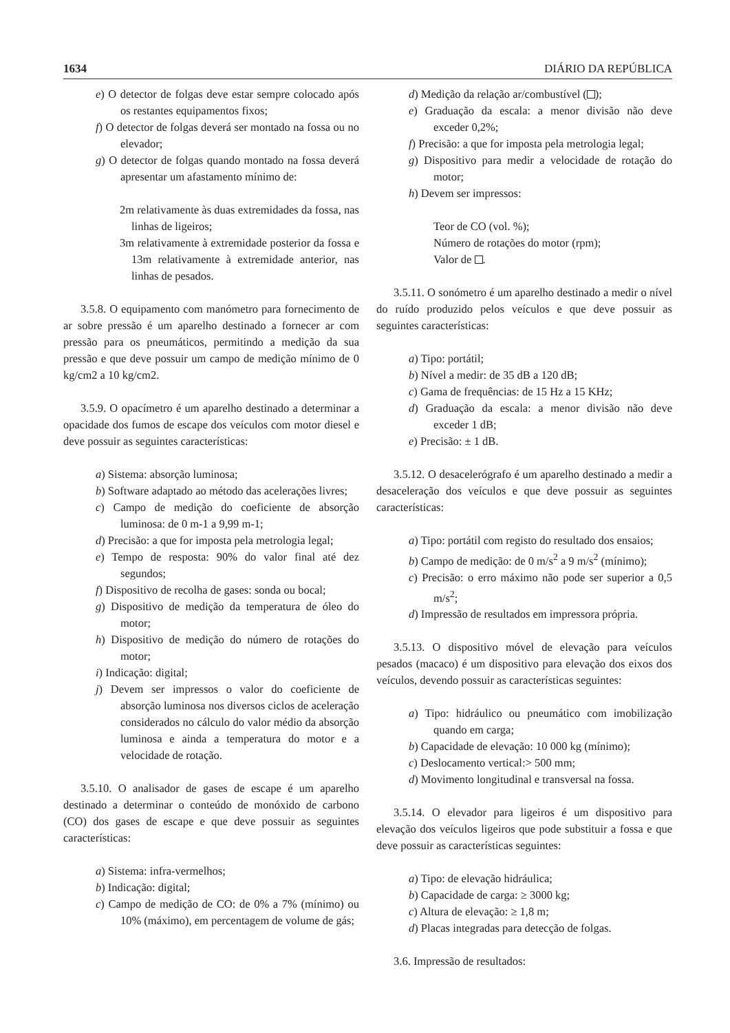1634 DIÁRIO DA REPÚBLICA
e) O detector de folgas deve estar sempre colocado após os restantes equipamentos fixos;
f) O detector de folgas deverá ser montado na fossa ou no elevador;
g) O detector de folgas quando montado na fossa deverá apresentar um afastamento mínimo de:
2m relativamente às duas extremidades da fossa, nas linhas de ligeiros;
3m relativamente à extremidade posterior da fossa e 13m relativamente à extremidade anterior, nas linhas de pesados.
3.5.8. O equipamento com manómetro para fornecimento de ar sobre pressão é um aparelho destinado a fornecer ar com pressão para os pneumáticos, permitindo a medição da sua pressão e que deve possuir um campo de medição mínimo de 0 kg/cm2 a 10 kg/cm2.
3.5.9. O opacímetro é um aparelho destinado a determinar a opacidade dos fumos de escape dos veículos com motor diesel e deve possuir as seguintes características:
a) Sistema: absorção luminosa;
b) Software adaptado ao método das acelerações livres;
c) Campo de medição do coeficiente de absorção luminosa: de 0 m-1 a 9,99 m-1;
d) Precisão: a que for imposta pela metrologia legal;
e) Tempo de resposta: 90% do valor final até dez segundos;
f) Dispositivo de recolha de gases: sonda ou bocal;
g) Dispositivo de medição da temperatura de óleo do motor;
h) Dispositivo de medição do número de rotações do motor;
i) Indicação: digital;
j) Devem ser impressos o valor do coeficiente de absorção luminosa nos diversos ciclos de aceleração considerados no cálculo do valor médio da absorção luminosa e ainda a temperatura do motor e a velocidade de rotação.
3.5.10. O analisador de gases de escape é um aparelho destinado a determinar o conteúdo de monóxido de carbono (CO) dos gases de escape e que deve possuir as seguintes características:
a) Sistema: infra-vermelhos;
b) Indicação: digital;
c) Campo de medição de CO: de 0% a 7% (mínimo) ou 10% (máximo), em percentagem de volume de gás;
d) Medição da relação ar/combustível ( );
e) Graduação da escala: a menor divisão não deve exceder 0,2%;
f) Precisão: a que for imposta pela metrologia legal;
g) Dispositivo para medir a velocidade de rotação do motor;
h) Devem ser impressos:
Teor de CO (vol. %);
Número de rotações do motor (rpm);
Valor de .
3.5.11. O sonómetro é um aparelho destinado a medir o nível do ruído produzido pelos veículos e que deve possuir as seguintes características:
a) Tipo: portátil;
b) Nível a medir: de 35 dB a 120 dB;
c) Gama de frequências: de 15 Hz a 15 KHz;
d) Graduação da escala: a menor divisão não deve exceder 1 dB;
e) Precisão: ± 1 dB.
3.5.12. O desacelerógrafo é um aparelho destinado a medir a desaceleração dos veículos e que deve possuir as seguintes características:
a) Tipo: portátil com registo do resultado dos ensaios;
b) Campo de medição: de 0 m/s<sup>2</sup> a 9 m/s<sup>2</sup> (mínimo);
c) Precisão: o erro máximo não pode ser superior a 0,5 m/s<sup>2</sup>;
d) Impressão de resultados em impressora própria.
3.5.13. O dispositivo móvel de elevação para veículos pesados (macaco) é um dispositivo para elevação dos eixos dos veículos, devendo possuir as características seguintes:
a) Tipo: hidráulico ou pneumático com imobilização quando em carga;
b) Capacidade de elevação: 10 000 kg (mínimo);
c) Deslocamento vertical:> 500 mm;
d) Movimento longitudinal e transversal na fossa.
3.5.14. O elevador para ligeiros é um dispositivo para elevação dos veículos ligeiros que pode substituir a fossa e que deve possuir as características seguintes:
a) Tipo: de elevação hidráulica;
b) Capacidade de carga: ≥ 3000 kg;
c) Altura de elevação: ≥ 1,8 m;
d) Placas integradas para detecção de folgas.
3.6. Impressão de resultados: